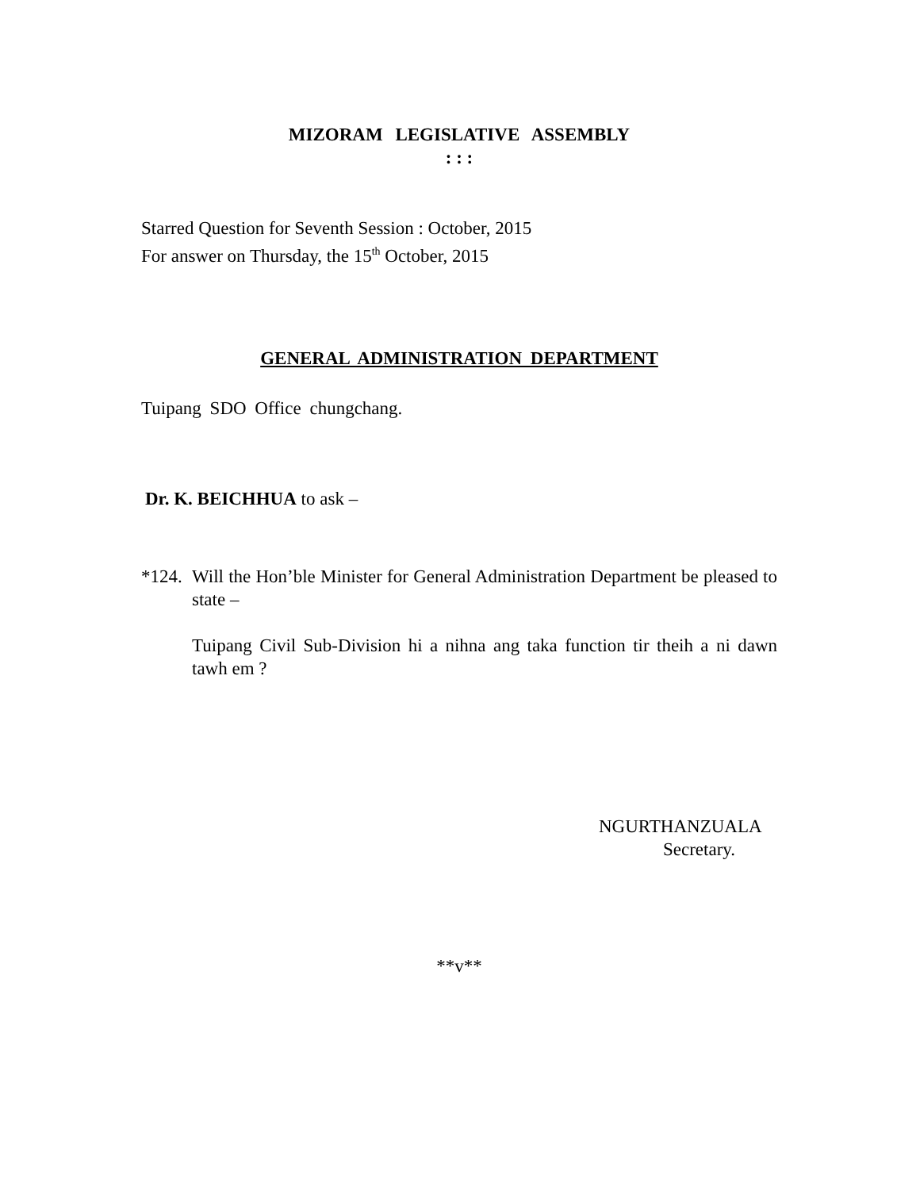MIZORAM LEGISLATIVE ASSEMBLY
: : :
Starred Question for Seventh Session : October, 2015
For answer on Thursday, the 15<sup>th</sup> October, 2015
GENERAL ADMINISTRATION DEPARTMENT
Tuipang SDO Office chungchang.
Dr. K. BEICHHUA to ask –
*124.
Will the Hon’ble Minister for General Administration Department be pleased to state –
Tuipang Civil Sub-Division hi a nihna ang taka function tir theih a ni dawn tawh em ?
NGURTHANZUALA
Secretary.
**v**